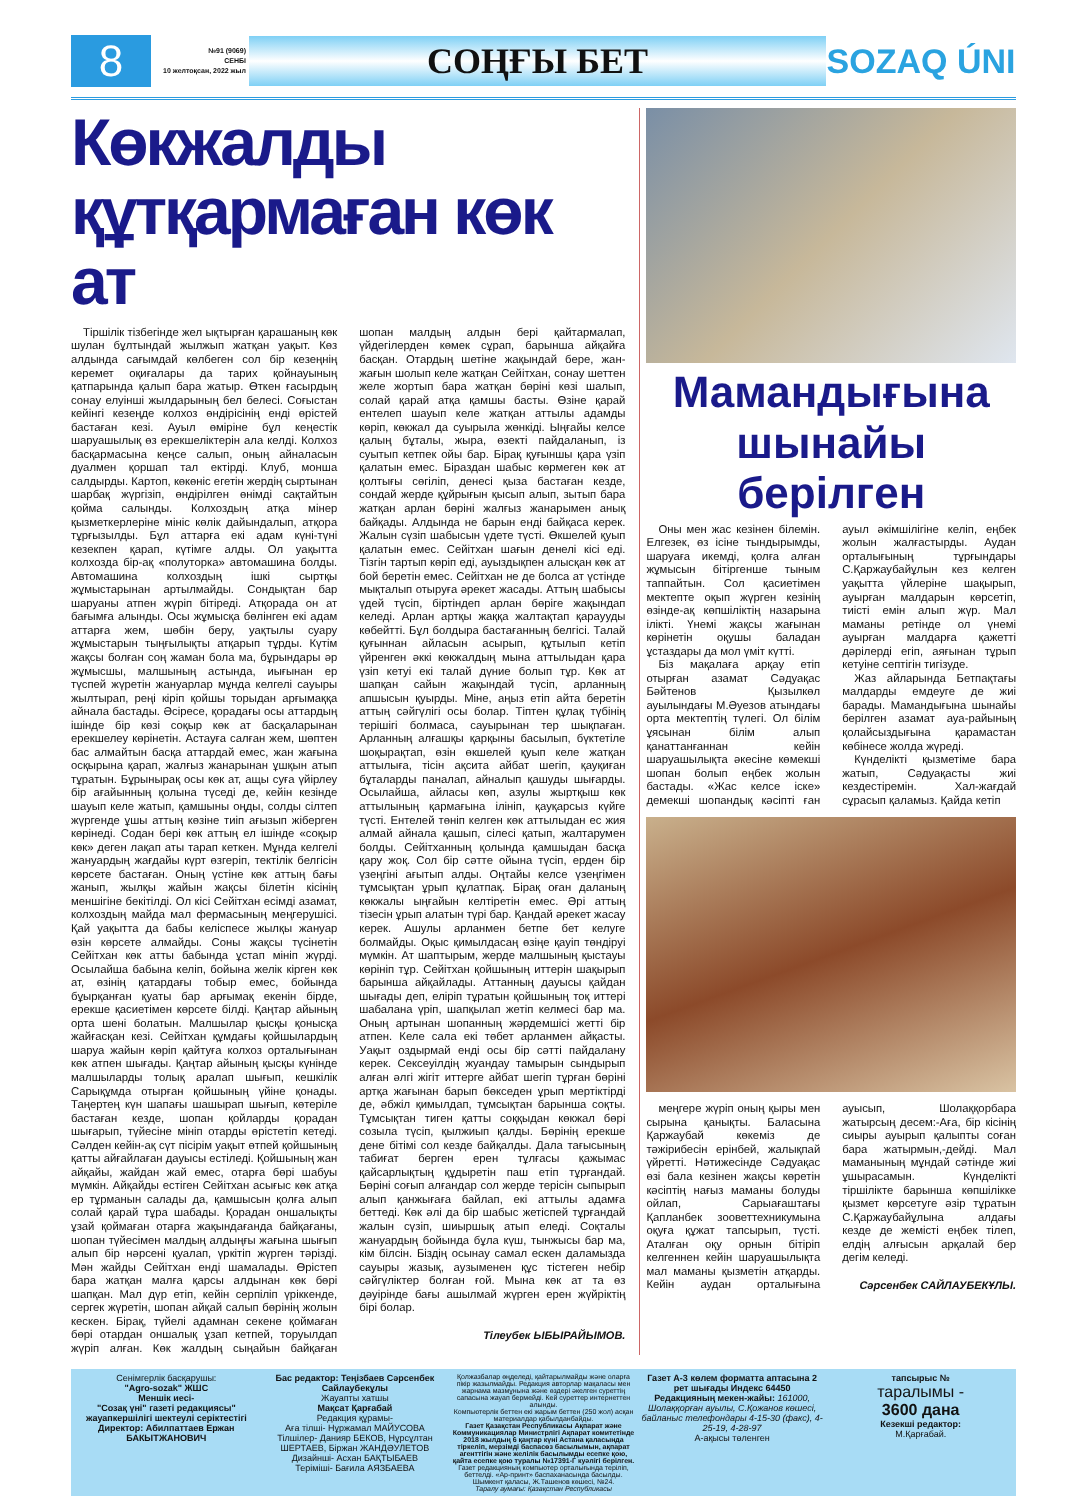8
№91 (9069)
СЕНБІ
10 желтоқсан, 2022 жыл
СОҢҒЫ БЕТ
SOZAQ ÚNI
Көкжалды құтқармаған көк ат
Тіршілік тізбегінде жел ықтырған қарашаның көк шулан бұлтындай жылжып жатқан уақыт. Көз алдында сағымдай көлбеген сол бір кезеңнің керемет оқиғалары да тарих қойнауының қатпарында қалып бара жатыр. Өткен ғасырдың сонау елуінші жылдарының бел белесі. Соғыстан кейінгі кезеңде колхоз өндірісінің енді өрістей бастаған кезі. Ауыл өміріне бұл кеңестік шаруашылық өз ерекшеліктерін ала келді. Колхоз басқармасына кеңсе салып, оның айналасын дуалмен қоршап тал ектірді. Клуб, монша салдырды. Картоп, көкөніс егетін жердің сыртынан шарбақ жүргізіп, өндірілген өнімді сақтайтын қойма салынды. Колхоздың атқа мінер қызметкерлеріне мініс көлік дайындалып, атқора тұрғызылды. Бұл аттарға екі адам күні-түні кезекпен қарап, күтімге алды. Ол уақытта колхозда бір-ақ «полуторка» автомашина болды. Автомашина колхоздың ішкі сыртқы жұмыстарынан артылмайды. Сондықтан бар шаруаны атпен жүріп бітіреді. Атқорада он ат бағымға алынды. Осы жұмысқа бөлінген екі адам аттарға жем, шөбін беру, уақтылы суару жұмыстарын тыңғылықты атқарып тұрды. Күтім жақсы болған соң жаман бола ма, бұрындары әр жұмысшы, малшының астында, иығынан ер түспей жүретін жануарлар мұнда келгелі сауыры жылтырап, реңі кіріп қойшы торыдан арғымаққа айнала бастады. Әсіресе, қорадағы осы аттардың ішінде бір көзі соқыр көк ат басқаларынан ерекшелеу көрінетін. Астауға салған жем, шөптен бас алмайтын басқа аттардай емес, жан жағына осқырына қарап, жалғыз жанарынан ұшқын атып тұратын. Бұрынырақ осы көк ат, ащы суға үйірлеу бір ағайынның қолына түседі де, кейін кезінде шауып келе жатып, қамшыны оңды, солды сілтеп жүргенде ұшы аттың көзіне тиіп ағызып жіберген көрінеді. Содан бері көк аттың ел ішінде «соқыр көк» деген лақап аты тарап кеткен. Мұнда келгелі жануардың жағдайы күрт өзгеріп, тектілік белгісін көрсете бастаған. Оның үстіне көк аттың бағы жанып, жылқы жайын жақсы білетін кісінің меншігіне бекітілді. Ол кісі Сейітхан есімді азамат, колхоздың майда мал фермасының меңгерушісі. Қай уақытта да бабы келіспесе жылқы жануар өзін көрсете алмайды. Соны жақсы түсінетін Сейітхан көк атты бабында ұстап мініп жүрді. Осылайша бабына келіп, бойына желік кірген көк ат, өзінің қатардағы тобыр емес, бойында бұырқанған қуаты бар арғымақ екенін бірде, ерекше қасиетімен көрсете білді. Қаңтар айының орта шені болатын. Малшылар қысқы қонысқа жайғасқан кезі. Сейітхан құмдағы қойшылардың шаруа жайын көріп қайтуға колхоз орталығынан көк атпен шығады. Қаңтар айының қысқы күнінде малшыларды толық аралап шығып, кешкілік Сарықұмда отырған қойшының үйіне қонады. Таңертең күн шапағы шашырап шығып, көтеріле бастаған кезде, шопан қойларды қорадан шығарып, түйесіне мініп отарды өрістетіп кетеді. Сәлден кейін-ақ сүт пісірім уақыт өтпей қойшының қатты айғайлаған дауысы естіледі. Қойшының жан айқайы, жайдан жай емес, отарға бөрі шабуы мүмкін. Айқайды естіген Сейітхан асығыс көк атқа ер тұрманын салады да, қамшысын қолға алып солай қарай тұра шабады. Қорадан оншалықты ұзай қоймаған отарға жақындағанда байқағаны, шопан түйесімен малдың алдыңғы жағына шығып алып бір нәрсені қуалап, үркітіп жүрген тәрізді. Мән жайды Сейітхан енді шамалады. Өрістеп бара жатқан малға қарсы алдынан көк бөрі шапқан. Мал дүр етіп, кейін серпіліп үріккенде, сергек жүретін, шопан айқай салып бөрінің жолын кескен. Бірақ, түйелі адамнан секене қоймаған бөрі отардан оншалық ұзап кетпей, торуылдап жүріп алған. Көк жалдың сыңайын байқаған шопан малдың алдын бері қайтармалап, үйдегілерден көмек сұрап, барынша айқайға басқан. Отардың шетіне жақындай бере, жан-жағын шолып келе жатқан Сейітхан, сонау шеттен желе жортып бара жатқан бөріні көзі шалып, солай қарай атқа қамшы басты. Өзіне қарай ентелеп шауып келе жатқан аттылы адамды көріп, көкжал да суырыла жөнкіді. Ыңғайы келсе қалың бұталы, жыра, өзекті пайдаланып, із суытып кетпек ойы бар. Бірақ қуғыншы қара үзіп қалатын емес. Біраздан шабыс көрмеген көк ат қолтығы сөгіліп, денесі қыза бастаған кезде, сондай жерде құйрығын қысып алып, зытып бара жатқан арлан бөріні жалғыз жанарымен анық байқады. Алдында не барын енді байқаса керек. Жалын сүзіп шабысын үдете түсті. Өкшелей қуып қалатын емес. Сейітхан шағын денелі кісі еді. Тізгін тартып көріп еді, ауыздықпен алысқан көк ат бой беретін емес. Сейітхан не де болса ат үстінде мықталып отыруға әрекет жасады. Аттың шабысы үдей түсіп, біртіндеп арлан бөріге жақындап келеді. Арлан артқы жаққа жалтақтап қараууды көбейтті. Бұл болдыра бастағанның белгісі. Талай қуғыннан айласын асырып, құтылып кетіп үйренген әккі көкжалдың мына аттылыдан қара үзіп кетуі екі талай дүние болып тұр. Көк ат шапқан сайын жақындай түсіп, арланның апшысын қуырды. Міне, аңыз етіп айта беретін аттың сәйгүлігі осы болар. Тіптен құлақ түбінің терішігі болмаса, сауырынан тер шықпаған. Арланның алғашқы қарқыны басылып, бүктетіле шоқырақтап, өзін өкшелей қуып келе жатқан аттылыға, тісін ақсита айбат шегіп, қауқиған бұталарды паналап, айналып қашуды шығарды. Осылайша, айласы көп, азулы жыртқыш көк аттылының қармағына ілініп, қауқарсыз күйге түсті. Ентелей төніп келген көк аттылыдан ес жия алмай айнала қашып, сілесі қатып, жалтарумен болды. Сейітханның қолында қамшыдан басқа қару жоқ. Сол бір сәтте ойына түсіп, ерден бір үзеңгіні ағытып алды. Оңтайы келсе үзеңгімен тұмсықтан ұрып құлатпақ. Бірақ оған даланың көкжалы ыңғайын келтіретін емес. Әрі аттың тізесін ұрып алатын түрі бар. Қандай әрекет жасау керек. Ашулы арланмен бетпе бет келуге болмайды. Оқыс қимылдасаң өзіңе қауіп төндіруі мүмкін. Ат шаптырым, жерде малшының қыстауы көрініп тұр. Сейітхан қойшының иттерін шақырып барынша айқайлады. Аттанның дауысы қайдан шығады деп, еліріп тұратын қойшының тоқ иттері шабалана үріп, шапқылап жетіп келмесі бар ма. Оның артынан шопанның жәрдемшісі жетті бір атпен. Келе сала екі төбет арланмен айқасты. Уақыт оздырмай енді осы бір сәтті пайдалану керек. Сексеуілдің жуандау тамырын сындырып алған әлгі жігіт иттерге айбат шегіп тұрған бөріні артқа жағынан барып бөкседен ұрып мертіктірді де, әбжіл қимылдап, тұмсықтан барынша соқты. Тұмсықтан тиген қатты соққыдан көкжал бөрі созыла түсіп, қылжиып қалды. Бөрінің ерекше дене бітімі сол кезде байқалды. Дала тағысының табиғат берген ерен тұлғасы қажымас қайсарлықтың құдыретін паш етіп тұрғандай. Бөріні соғып алғандар сол жерде терісін сыпырып алып қанжығаға байлап, екі аттылы адамға беттеді. Көк әлі да бір шабыс жетіспей тұрғандай жалын сүзіп, шиыршық атып еледі. Соқталы жануардың бойында бұла күш, тынжысы бар ма, кім білсін. Біздің осынау самал ескен даламызда сауыры жазық, аузыменен құс тістеген небір сәйгүліктер болған ғой. Мына көк ат та өз дәуірінде бағы ашылмай жүрген ерен жүйріктің бірі болар.
Тілеубек ЫБЫРАЙЫМОВ.
Мамандығына шынайы берілген
Оны мен жас кезінен білемін. Елгезек, өз ісіне тындырымды, шаруаға икемді, қолға алған жұмысын бітіргенше тыным таппайтын. Сол қасиетімен мектепте оқып жүрген кезінің өзінде-ақ көпшіліктің назарына ілікті. Үнемі жақсы жағынан көрінетін оқушы баладан ұстаздары да мол үміт күтті.
Біз мақалаға арқау етіп отырған азамат Сәдуақас Бәйтенов Қызылкөл ауылындағы М.Әуезов атындағы орта мектептің түлегі. Ол білім ұясынан білім алып қанаттанғаннан кейін шаруашылықта әкесіне көмекші шопан болып еңбек жолын бастады. «Жас келсе іске» демекші шопандық кәсіпті ған ауыл әкімшілігіне келіп, еңбек жолын жалғастырды. Аудан орталығының тұрғындары С.Қаржаубайұлын кез келген уақытта үйлеріне шақырып, ауырған малдарын көрсетіп, тиісті емін алып жүр. Мал маманы ретінде ол үнемі ауырған малдарға қажетті дәрілерді егіп, аяғынан тұрып кетуіне септігін тигізуде.
Жаз айларында Бетпақтағы малдарды емдеуге де жиі барады. Мамандығына шынайы берілген азамат ауа-райының қолайсыздығына қарамастан көбінесе жолда жүреді.
Күнделікті қызметіме бара жатып, Сәдуақасты жиі кездестіремін. Хал-жағдай сұрасып қаламыз. Қайда кетіп
меңгере жүріп оның қыры мен сырына қанықты. Баласына Қаржаубай көкеміз де тәжірибесін ерінбей, жалықпай үйретті. Нәтижесінде Сәдуақас өзі бала кезінен жақсы көретін кәсіптің нағыз маманы болуды ойлап, Сарыағаштағы Қапланбек зооветтехникумына оқуға құжат тапсырып, түсті. Аталған оқу орнын бітіріп келгеннен кейін шаруашылықта мал маманы қызметін атқарды. Кейін аудан орталығына ауысып, Шолаққорбара жатырсың десем:-Аға, бір кісінің сиыры ауырып қалыпты соған бара жатырмын,-дейді. Мал маманының мұндай сәтінде жиі ұшырасамын. Күнделікті тіршілікте барынша көпшілікке қызмет көрсетуге әзір тұратын С.Қаржаубайұлына алдағы кезде де жемісті еңбек тілеп, елдің алғысын арқалай бер дегім келеді.
Сәрсенбек САЙЛАУБЕКҰЛЫ.
Сенімгерлік басқарушы:
"Agro-sozak" ЖШС
Меншік иесі-
"Созақ үні" газеті редакциясы" жауапкершілігі шектеулі серіктестігі
Директор: Абилпаттаев Ержан БАКЫТЖАНОВИЧ
Бас редактор: Теңізбаев Сәрсенбек Сайлаубекұлы
Жауапты хатшы
Мақсат Қарғабай
Редакция құрамы-
Аға тілші- Нұржамал МАЙУСОВА
Тілшілер- Данияр БЕКОВ, Нұрсұлтан ШЕРТАЕВ, Біржан ЖАНДӘУЛЕТОВ
Дизайнші- Асхан БАҚТЫБАЕВ
Теріміші- Бағила АЯЗБАЕВА
Қолжазбалар өңделеді, қайтарылмайды және оларға пікір жазылмайды. Редакция авторлар мақаласы мен жарнама мазмұнына және өздері әкелген суреттің сапасына жауап бермейді. Кей суреттер интернеттен алынды.
Компьютерлік беттен екі жарым беттен (250 жол) асқан материалдар қабылданбайды.
Газет Қазақстан Республикасы Ақпарат және Коммуникациялар Министрлігі Ақпарат комитетінде 2018 жылдың 6 қаңтар күні Астана қаласында тіркеліп, мерзімді баспасөз басылымын, ақпарат агенттігін және желілік басылымды есепке қою, қайта есепке қою туралы №17391-Г куәлігі берілген.
Газет редакцияның компьютер орталығында теріліп, беттелді. «Ар-принт» баспаханасында басылды. Шымкент қаласы, Ж.Ташенов көшесі, №24.
Таралу аумағы: Қазақстан Республикасы
Газет А-3 көлем форматта аптасына 2 рет шығады Индекс 64450
Редакцияның мекен-жайы: 161000, Шолаққорған ауылы, С.Қожанов көшесі, байланыс телефондары 4-15-30 (факс), 4-25-19, 4-28-97
А-ақысы төленген
тапсырыс №
таралымы -
3600 дана
Кезекші редактор:
М.Қарғабай.